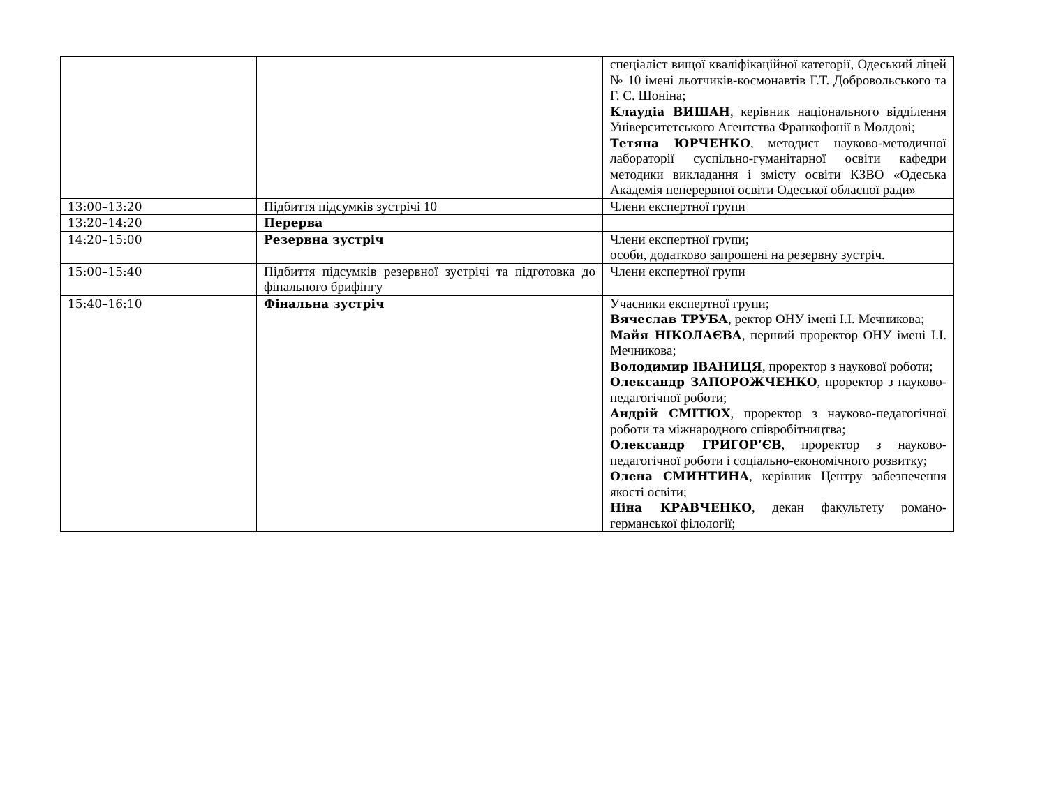| | | спеціаліст вищої кваліфікаційної категорії, Одеський ліцей № 10 імені льотчиків-космонавтів Г.Т. Добровольського та Г. С. Шоніна; Клаудіа ВИШАН , керівник національного відділення Університетського Агентства Франкофонії в Молдові; Тетяна ЮРЧЕНКО , методист науково-методичної лабораторії суспільно-гуманітарної освіти кафедри методики викладання і змісту освіти КЗВО «Одеська Академія неперервної освіти Одеської обласної ради» |
| 13:00–13:20 | Підбиття підсумків зустрічі 10 | Члени експертної групи |
| 13:20–14:20 | Перерва | |
| 14:20–15:00 | Резервна зустріч | Члени експертної групи; особи, додатково запрошені на резервну зустріч. |
| 15:00–15:40 | Підбиття підсумків резервної зустрічі та підготовка до фінального брифінгу | Члени експертної групи |
| 15:40–16:10 | Фінальна зустріч | Учасники експертної групи; Вячеслав ТРУБА , ректор ОНУ імені І.І. Мечникова; Майя НІКОЛАЄВА , перший проректор ОНУ імені І.І. Мечникова; Володимир ІВАНИЦЯ , проректор з наукової роботи; Олександр ЗАПОРОЖЧЕНКО , проректор з науково-педагогічної роботи; Андрій СМІТЮХ , проректор з науково-педагогічної роботи та міжнародного співробітництва; Олександр ГРИГОР’ЄВ , проректор з науково-педагогічної роботи і соціально-економічного розвитку; Олена СМИНТИНА , керівник Центру забезпечення якості освіти; Ніна КРАВЧЕНКО , декан факультету романо-германської філології; |